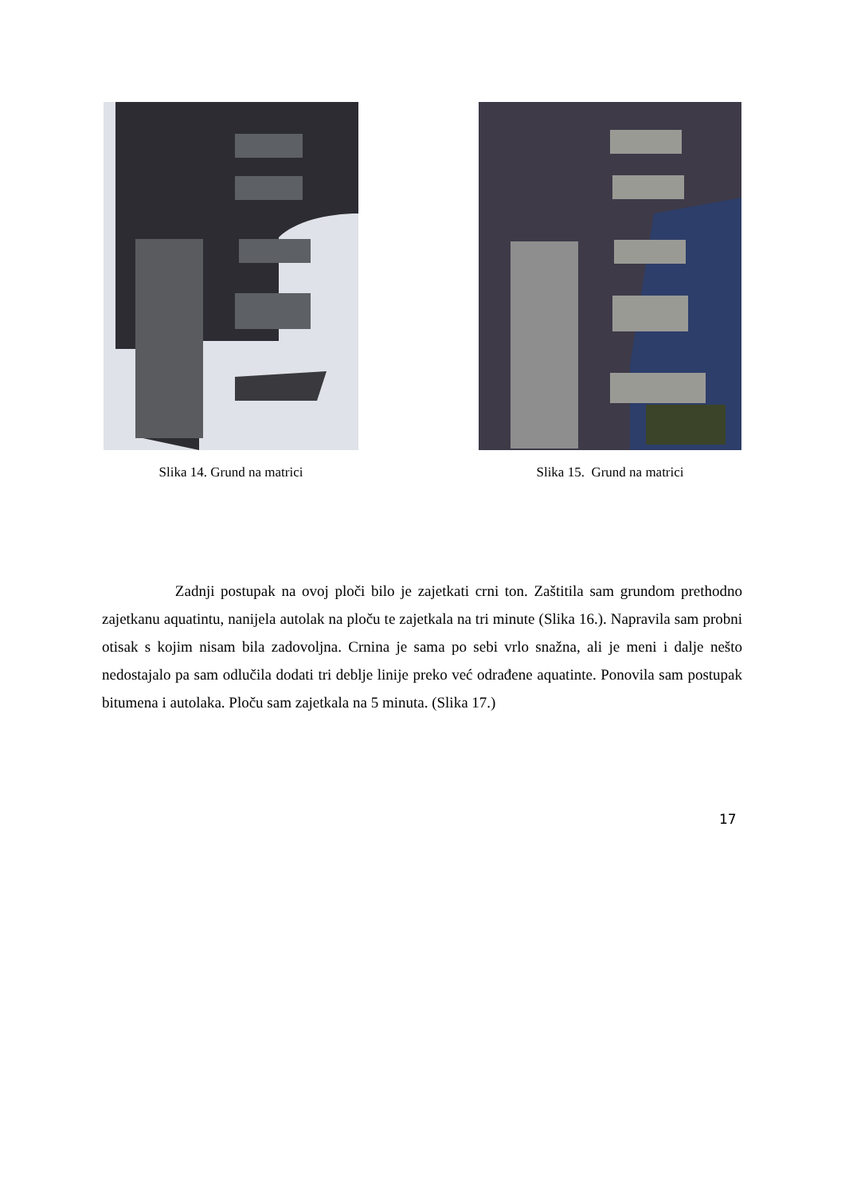Slika 14. Grund na matrici Slika 15. Grund na matrici
Zadnji postupak na ovoj ploči bilo je zajetkati crni ton. Zaštitila sam grundom prethodno zajetkanu aquatintu, nanijela autolak na ploču te zajetkala na tri minute (Slika 16.). Napravila sam probni otisak s kojim nisam bila zadovoljna. Crnina je sama po sebi vrlo snažna, ali je meni i dalje nešto nedostajalo pa sam odlučila dodati tri deblje linije preko već odrađene aquatinte. Ponovila sam postupak bitumena i autolaka. Ploču sam zajetkala na 5 minuta. (Slika 17.)
17